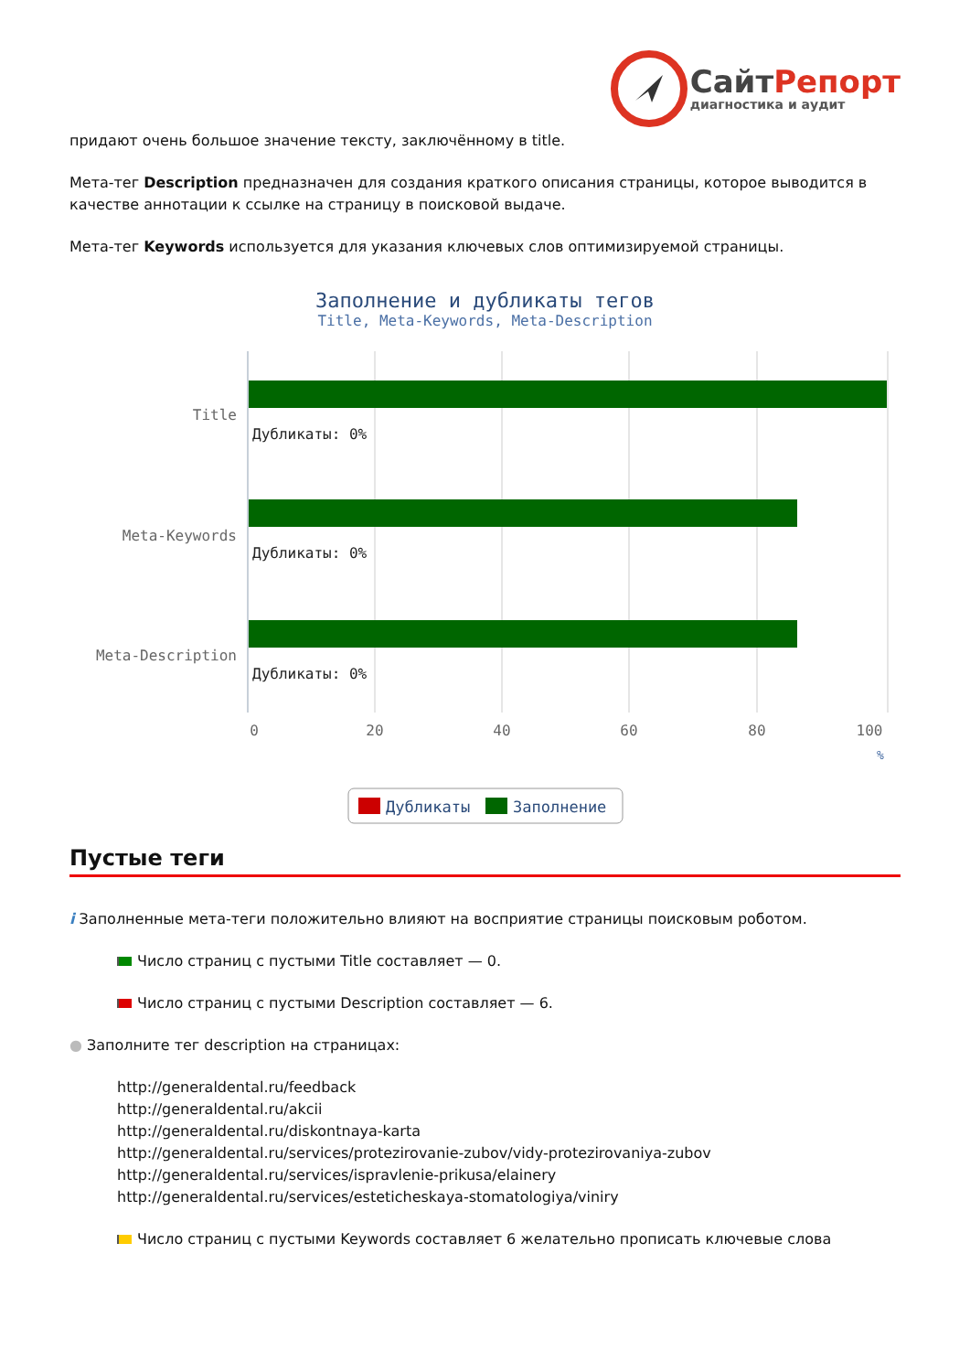СайтРепорт
диагностика и аудит
придают очень большое значение тексту, заключённому в title.
Мета-тег Description предназначен для создания краткого описания страницы, которое выводится в качестве аннотации к ссылке на страницу в поисковой выдаче.
Мета-тег Keywords используется для указания ключевых слов оптимизируемой страницы.
Заполнение и дубликаты тегов
Title, Meta-Keywords, Meta-Description
Title
Meta-Keywords
Meta-Description
Дубликаты: 0%
Дубликаты: 0%
Дубликаты: 0%
0
20
40
60
80
100
%
Дубликаты
Заполнение
Пустые теги
i Заполненные мета-теги положительно влияют на восприятие страницы поисковым роботом.
Число страниц с пустыми Title составляет — 0.
Число страниц с пустыми Description составляет — 6.
● Заполните тег description на страницах:
http://generaldental.ru/feedback
http://generaldental.ru/akcii
http://generaldental.ru/diskontnaya-karta
http://generaldental.ru/services/protezirovanie-zubov/vidy-protezirovaniya-zubov
http://generaldental.ru/services/ispravlenie-prikusa/elainery
http://generaldental.ru/services/esteticheskaya-stomatologiya/viniry
Число страниц с пустыми Keywords составляет 6 желательно прописать ключевые слова